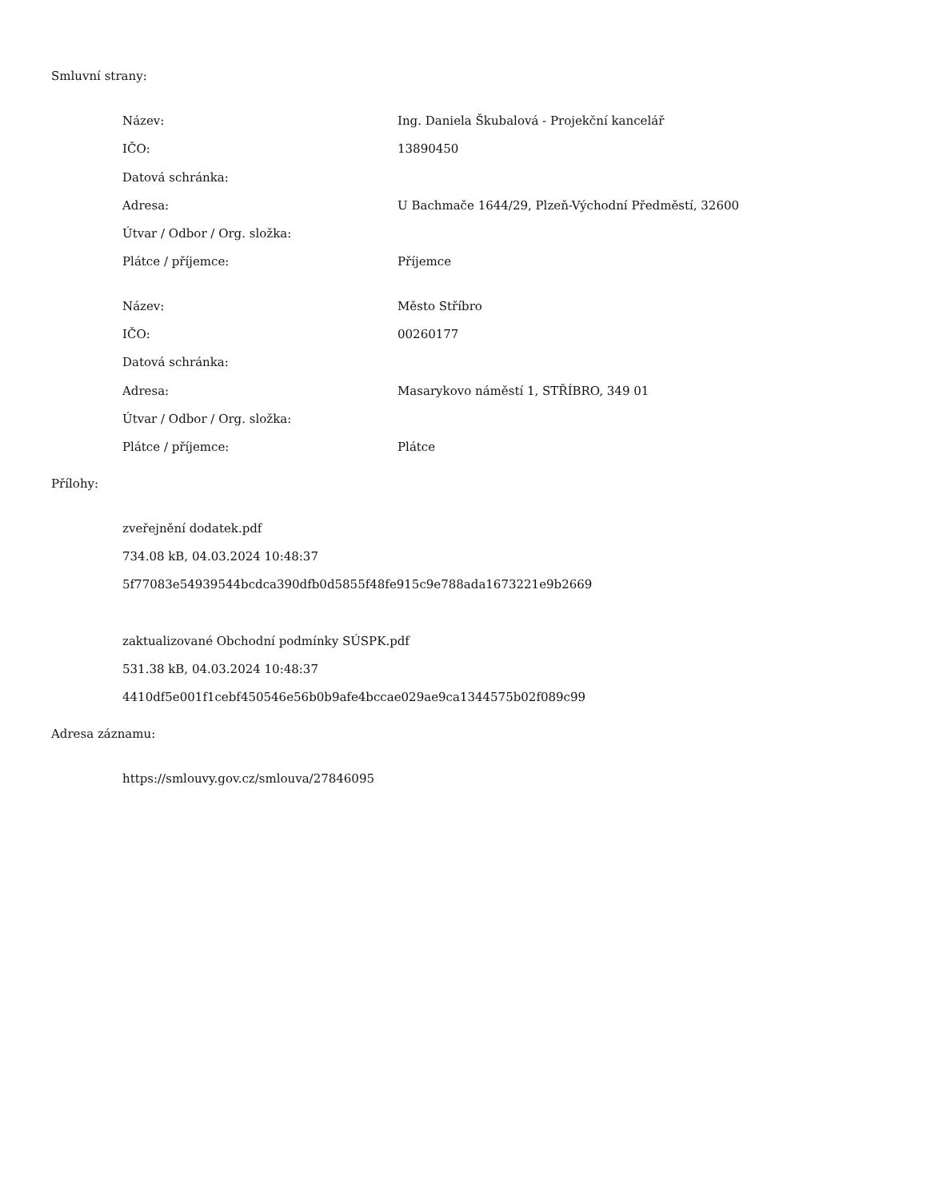Smluvní strany:
| Název: | Ing. Daniela Škubalová - Projekční kancelář |
| IČO: | 13890450 |
| Datová schránka: | |
| Adresa: | U Bachmače 1644/29, Plzeň-Východní Předměstí, 32600 |
| Útvar / Odbor / Org. složka: | |
| Plátce / příjemce: | Příjemce |
| Název: | Město Stříbro |
| IČO: | 00260177 |
| Datová schránka: | |
| Adresa: | Masarykovo náměstí 1, STŘÍBRO, 349 01 |
| Útvar / Odbor / Org. složka: | |
| Plátce / příjemce: | Plátce |
Přílohy:
zveřejnění dodatek.pdf
734.08 kB, 04.03.2024 10:48:37
5f77083e54939544bcdca390dfb0d5855f48fe915c9e788ada1673221e9b2669
zaktualizované Obchodní podmínky SÚSPK.pdf
531.38 kB, 04.03.2024 10:48:37
4410df5e001f1cebf450546e56b0b9afe4bccae029ae9ca1344575b02f089c99
Adresa záznamu:
https://smlouvy.gov.cz/smlouva/27846095